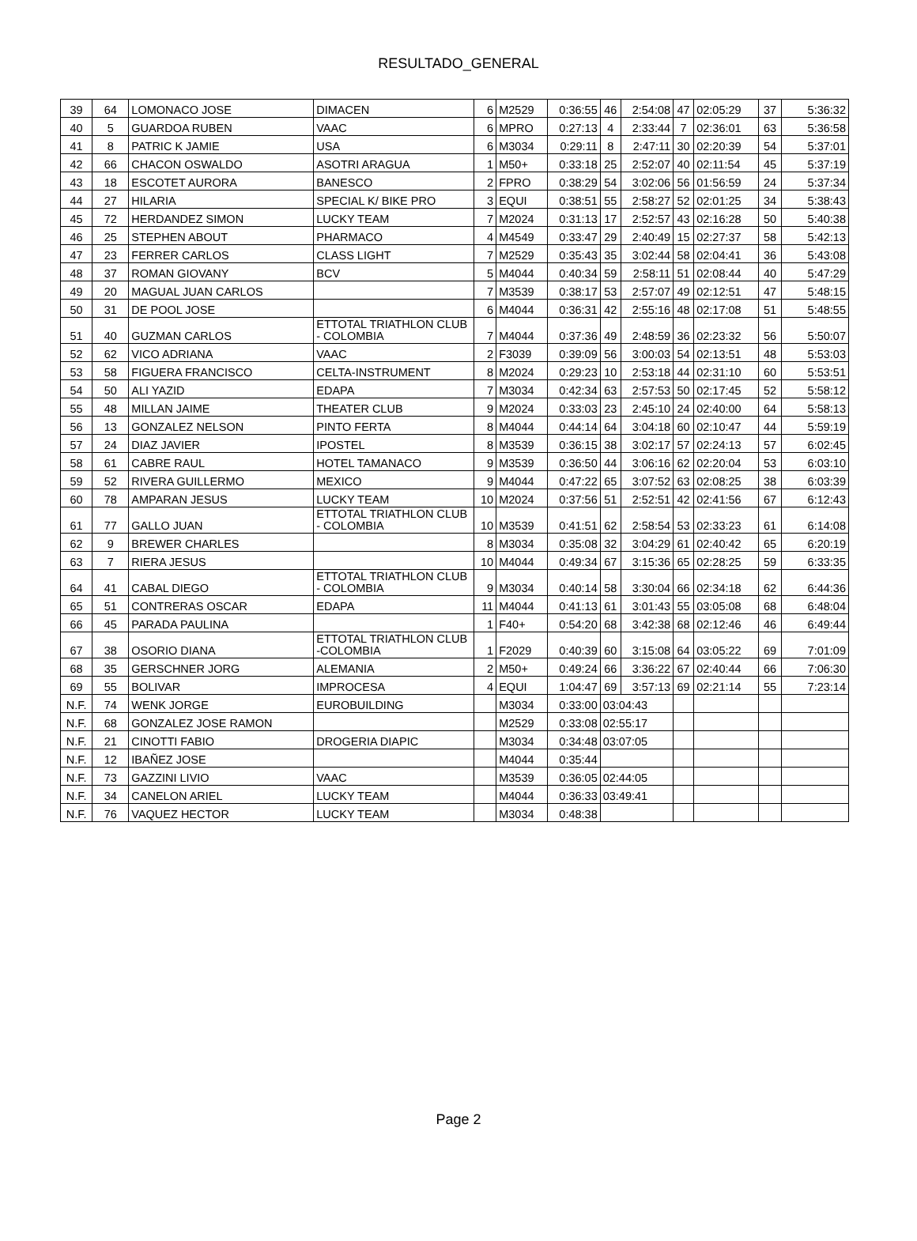RESULTADO_GENERAL
| 39 | 64 | LOMONACO JOSE | DIMACEN | 6 | M2529 | 0:36:55 | 46 | 2:54:08 | 47 | 02:05:29 | 37 | 5:36:32 |
| 40 | 5 | GUARDOA RUBEN | VAAC | 6 | MPRO | 0:27:13 | 4 | 2:33:44 | 7 | 02:36:01 | 63 | 5:36:58 |
| 41 | 8 | PATRIC K JAMIE | USA | 6 | M3034 | 0:29:11 | 8 | 2:47:11 | 30 | 02:20:39 | 54 | 5:37:01 |
| 42 | 66 | CHACON OSWALDO | ASOTRI ARAGUA | 1 | M50+ | 0:33:18 | 25 | 2:52:07 | 40 | 02:11:54 | 45 | 5:37:19 |
| 43 | 18 | ESCOTET AURORA | BANESCO | 2 | FPRO | 0:38:29 | 54 | 3:02:06 | 56 | 01:56:59 | 24 | 5:37:34 |
| 44 | 27 | HILARIA | SPECIAL K/ BIKE PRO | 3 | EQUI | 0:38:51 | 55 | 2:58:27 | 52 | 02:01:25 | 34 | 5:38:43 |
| 45 | 72 | HERDANDEZ SIMON | LUCKY TEAM | 7 | M2024 | 0:31:13 | 17 | 2:52:57 | 43 | 02:16:28 | 50 | 5:40:38 |
| 46 | 25 | STEPHEN ABOUT | PHARMACO | 4 | M4549 | 0:33:47 | 29 | 2:40:49 | 15 | 02:27:37 | 58 | 5:42:13 |
| 47 | 23 | FERRER CARLOS | CLASS LIGHT | 7 | M2529 | 0:35:43 | 35 | 3:02:44 | 58 | 02:04:41 | 36 | 5:43:08 |
| 48 | 37 | ROMAN GIOVANY | BCV | 5 | M4044 | 0:40:34 | 59 | 2:58:11 | 51 | 02:08:44 | 40 | 5:47:29 |
| 49 | 20 | MAGUAL JUAN CARLOS | | 7 | M3539 | 0:38:17 | 53 | 2:57:07 | 49 | 02:12:51 | 47 | 5:48:15 |
| 50 | 31 | DE POOL JOSE | | 6 | M4044 | 0:36:31 | 42 | 2:55:16 | 48 | 02:17:08 | 51 | 5:48:55 |
| 51 | 40 | GUZMAN CARLOS | ETTOTAL TRIATHLON CLUB - COLOMBIA | 7 | M4044 | 0:37:36 | 49 | 2:48:59 | 36 | 02:23:32 | 56 | 5:50:07 |
| 52 | 62 | VICO ADRIANA | VAAC | 2 | F3039 | 0:39:09 | 56 | 3:00:03 | 54 | 02:13:51 | 48 | 5:53:03 |
| 53 | 58 | FIGUERA FRANCISCO | CELTA-INSTRUMENT | 8 | M2024 | 0:29:23 | 10 | 2:53:18 | 44 | 02:31:10 | 60 | 5:53:51 |
| 54 | 50 | ALI YAZID | EDAPA | 7 | M3034 | 0:42:34 | 63 | 2:57:53 | 50 | 02:17:45 | 52 | 5:58:12 |
| 55 | 48 | MILLAN JAIME | THEATER CLUB | 9 | M2024 | 0:33:03 | 23 | 2:45:10 | 24 | 02:40:00 | 64 | 5:58:13 |
| 56 | 13 | GONZALEZ NELSON | PINTO FERTA | 8 | M4044 | 0:44:14 | 64 | 3:04:18 | 60 | 02:10:47 | 44 | 5:59:19 |
| 57 | 24 | DIAZ JAVIER | IPOSTEL | 8 | M3539 | 0:36:15 | 38 | 3:02:17 | 57 | 02:24:13 | 57 | 6:02:45 |
| 58 | 61 | CABRE RAUL | HOTEL TAMANACO | 9 | M3539 | 0:36:50 | 44 | 3:06:16 | 62 | 02:20:04 | 53 | 6:03:10 |
| 59 | 52 | RIVERA GUILLERMO | MEXICO | 9 | M4044 | 0:47:22 | 65 | 3:07:52 | 63 | 02:08:25 | 38 | 6:03:39 |
| 60 | 78 | AMPARAN JESUS | LUCKY TEAM | 10 | M2024 | 0:37:56 | 51 | 2:52:51 | 42 | 02:41:56 | 67 | 6:12:43 |
| 61 | 77 | GALLO JUAN | ETTOTAL TRIATHLON CLUB - COLOMBIA | 10 | M3539 | 0:41:51 | 62 | 2:58:54 | 53 | 02:33:23 | 61 | 6:14:08 |
| 62 | 9 | BREWER CHARLES | | 8 | M3034 | 0:35:08 | 32 | 3:04:29 | 61 | 02:40:42 | 65 | 6:20:19 |
| 63 | 7 | RIERA JESUS | | 10 | M4044 | 0:49:34 | 67 | 3:15:36 | 65 | 02:28:25 | 59 | 6:33:35 |
| 64 | 41 | CABAL DIEGO | ETTOTAL TRIATHLON CLUB - COLOMBIA | 9 | M3034 | 0:40:14 | 58 | 3:30:04 | 66 | 02:34:18 | 62 | 6:44:36 |
| 65 | 51 | CONTRERAS OSCAR | EDAPA | 11 | M4044 | 0:41:13 | 61 | 3:01:43 | 55 | 03:05:08 | 68 | 6:48:04 |
| 66 | 45 | PARADA PAULINA | | 1 | F40+ | 0:54:20 | 68 | 3:42:38 | 68 | 02:12:46 | 46 | 6:49:44 |
| 67 | 38 | OSORIO DIANA | ETTOTAL TRIATHLON CLUB -COLOMBIA | 1 | F2029 | 0:40:39 | 60 | 3:15:08 | 64 | 03:05:22 | 69 | 7:01:09 |
| 68 | 35 | GERSCHNER JORG | ALEMANIA | 2 | M50+ | 0:49:24 | 66 | 3:36:22 | 67 | 02:40:44 | 66 | 7:06:30 |
| 69 | 55 | BOLIVAR | IMPROCESA | 4 | EQUI | 1:04:47 | 69 | 3:57:13 | 69 | 02:21:14 | 55 | 7:23:14 |
| N.F. | 74 | WENK JORGE | EUROBUILDING | | M3034 | 0:33:00 | 03:04:43 | | | | | |
| N.F. | 68 | GONZALEZ JOSE RAMON | | | M2529 | 0:33:08 | 02:55:17 | | | | | |
| N.F. | 21 | CINOTTI FABIO | DROGERIA DIAPIC | | M3034 | 0:34:48 | 03:07:05 | | | | | |
| N.F. | 12 | IBAÑEZ JOSE | | | M4044 | 0:35:44 | | | | | | |
| N.F. | 73 | GAZZINI LIVIO | VAAC | | M3539 | 0:36:05 | 02:44:05 | | | | | |
| N.F. | 34 | CANELON ARIEL | LUCKY TEAM | | M4044 | 0:36:33 | 03:49:41 | | | | | |
| N.F. | 76 | VAQUEZ HECTOR | LUCKY TEAM | | M3034 | 0:48:38 | | | | | | |
Page 2